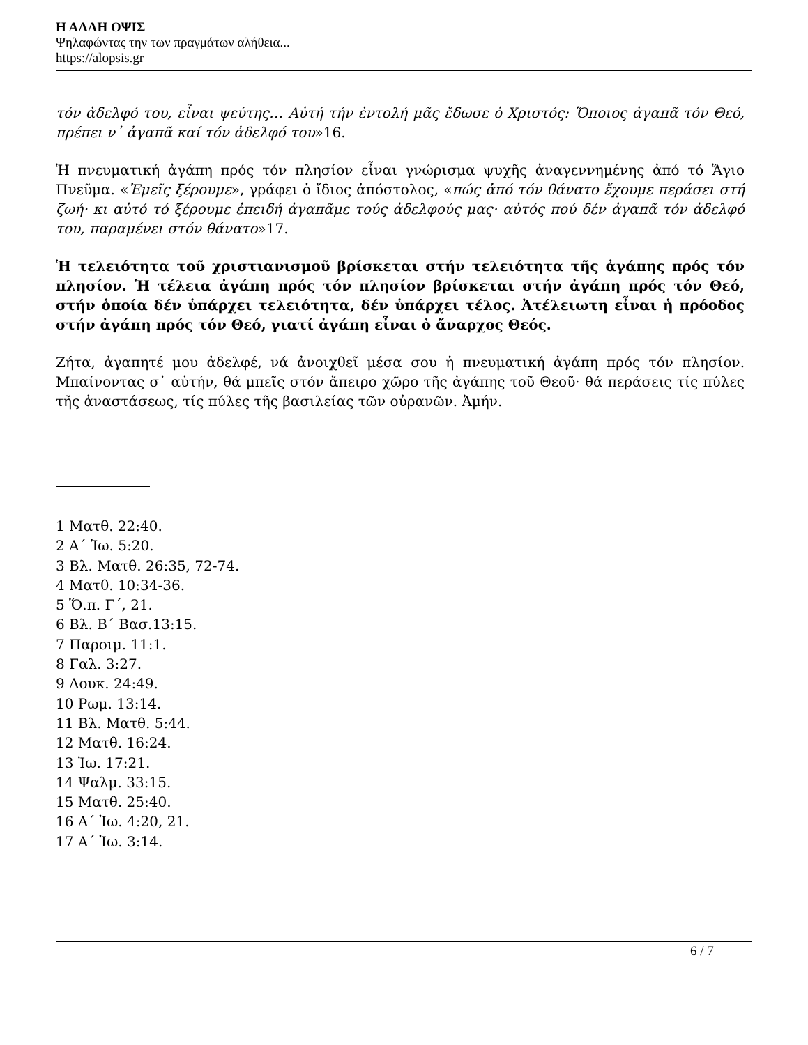Η ΑΛΛΗ ΟΨΙΣ
Ψηλαφώντας την των πραγμάτων αλήθεια...
https://alopsis.gr
τόν ἀδελφό του, εἶναι ψεύτης… Αὐτή τήν ἐντολή μᾶς ἔδωσε ὁ Χριστός: Ὅποιος ἀγαπᾶ τόν Θεό, πρέπει ν᾿ ἀγαπᾶ καί τόν ἀδελφό του»16.
Ἡ πνευματική ἀγάπη πρός τόν πλησίον εἶναι γνώρισμα ψυχῆς ἀναγεννημένης ἀπό τό Ἅγιο Πνεῦμα. «Ἐμεῖς ξέρουμε», γράφει ὁ ἴδιος ἀπόστολος, «πώς ἀπό τόν θάνατο ἔχουμε περάσει στή ζωή· κι αὐτό τό ξέρουμε ἐπειδή ἀγαπᾶμε τούς ἀδελφούς μας· αὐτός πού δέν ἀγαπᾶ τόν ἀδελφό του, παραμένει στόν θάνατο»17.
Ἡ τελειότητα τοῦ χριστιανισμοῦ βρίσκεται στήν τελειότητα τῆς ἀγάπης πρός τόν πλησίον. Ἡ τέλεια ἀγάπη πρός τόν πλησίον βρίσκεται στήν ἀγάπη πρός τόν Θεό, στήν ὁποία δέν ὑπάρχει τελειότητα, δέν ὑπάρχει τέλος. Ἀτέλειωτη εἶναι ἡ πρόοδος στήν ἀγάπη πρός τόν Θεό, γιατί ἀγάπη εἶναι ὁ ἄναρχος Θεός.
Ζήτα, ἀγαπητέ μου ἀδελφέ, νά ἀνοιχθεῖ μέσα σου ἡ πνευματική ἀγάπη πρός τόν πλησίον. Μπαίνοντας σ᾿ αὐτήν, θά μπεῖς στόν ἄπειρο χῶρο τῆς ἀγάπης τοῦ Θεοῦ· θά περάσεις τίς πύλες τῆς ἀναστάσεως, τίς πύλες τῆς βασιλείας τῶν οὐρανῶν. Ἀμήν.
1 Ματθ. 22:40.
2 Α΄ Ἰω. 5:20.
3 Βλ. Ματθ. 26:35, 72-74.
4 Ματθ. 10:34-36.
5 Ὅ.π. Γ΄, 21.
6 Βλ. Β΄ Βασ.13:15.
7 Παροιμ. 11:1.
8 Γαλ. 3:27.
9 Λουκ. 24:49.
10 Ρωμ. 13:14.
11 Βλ. Ματθ. 5:44.
12 Ματθ. 16:24.
13 Ἰω. 17:21.
14 Ψαλμ. 33:15.
15 Ματθ. 25:40.
16 Α΄ Ἰω. 4:20, 21.
17 Α΄ Ἰω. 3:14.
6 / 7